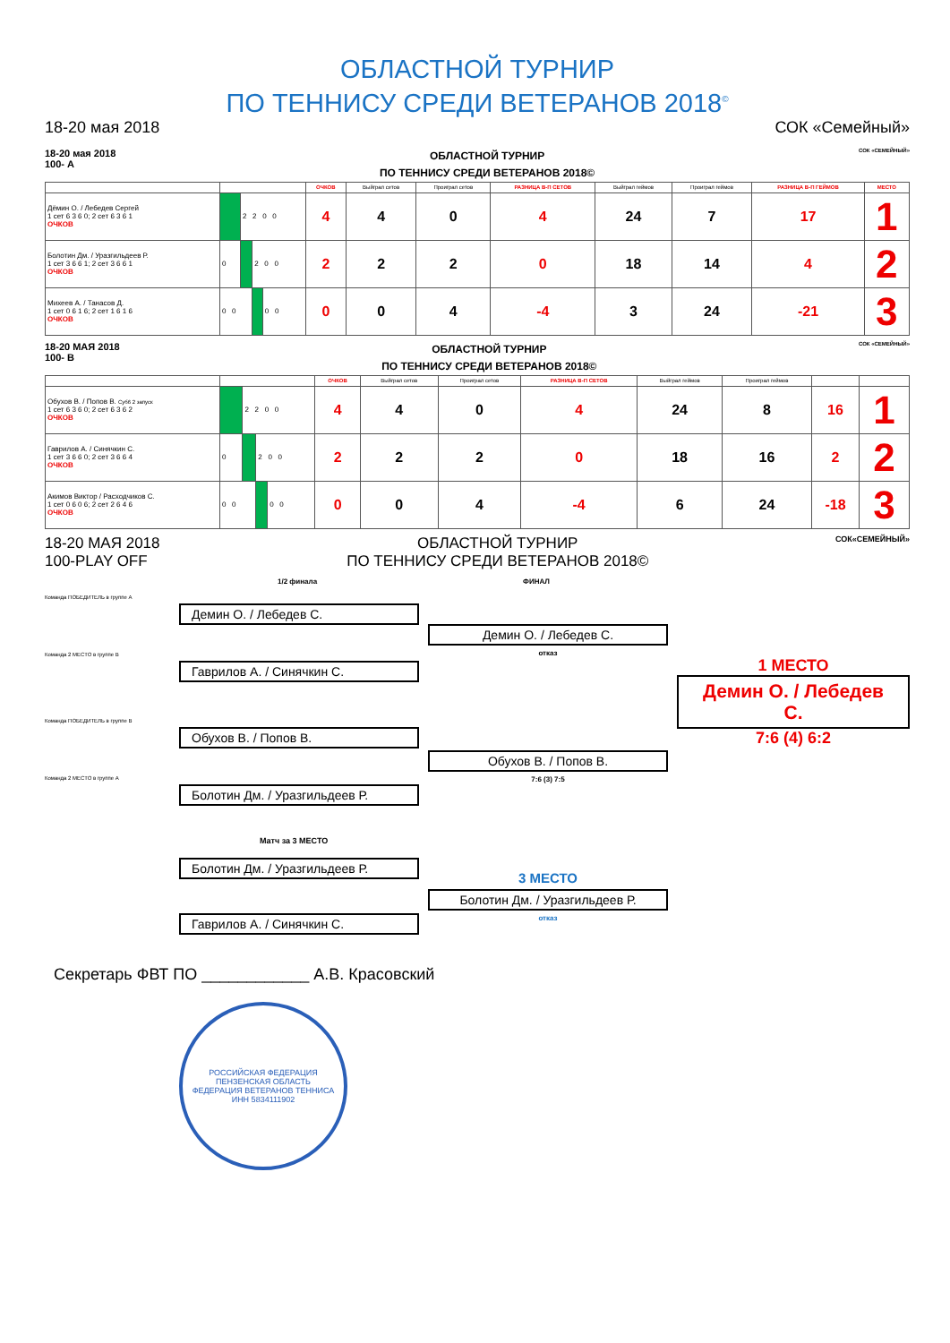ОБЛАСТНОЙ ТУРНИР
ПО ТЕННИСУ СРЕДИ ВЕТЕРАНОВ 2018<sup>©</sup>
18-20 мая 2018 СОК «Семейный»
18-20 мая 2018
100- А ОБЛАСТНОЙ ТУРНИР
ПО ТЕННИСУ СРЕДИ ВЕТЕРАНОВ 2018© СОК «СЕМЕЙНЫЙ»
| | | | | | ОЧКОВ | Выйграл сетов | Проиграл сетов | РАЗНИЦА В-П СЕТОВ | Выйграл геймов | Проиграл геймов | РАЗНИЦА В-П ГЕЙМОВ | МЕСТО |
| --- | --- | --- | --- | --- | --- | --- | --- | --- | --- | --- | --- | --- |
| Дёмин О. / Лебедев Сергей 1 сет 6 3 6 0; 2 сет 6 3 6 1 ОЧКОВ | | 2 2 0 0 | | | 4 | 4 | 0 | 4 | 24 | 7 | 17 | 1 |
| Болотин Дм. / Уразгильдеев Р. 1 сет 3 6 6 1; 2 сет 3 6 6 1 ОЧКОВ | 0 | | 2 0 0 | | 2 | 2 | 2 | 0 | 18 | 14 | 4 | 2 |
| Михеев А. / Танасов Д. 1 сет 0 6 1 6; 2 сет 1 6 1 6 ОЧКОВ | 0 0 | | | 0 0 | 0 | 0 | 4 | -4 | 3 | 24 | -21 | 3 |
18-20 МАЯ 2018
100- В ОБЛАСТНОЙ ТУРНИР
ПО ТЕННИСУ СРЕДИ ВЕТЕРАНОВ 2018© СОК «СЕМЕЙНЫЙ»
| | | | | | ОЧКОВ | Выйграл сетов | Проиграл сетов | РАЗНИЦА В-П СЕТОВ | Выйграл геймов | Проиграл геймов | | |
| --- | --- | --- | --- | --- | --- | --- | --- | --- | --- | --- | --- | --- |
| Обухов В. / Попов В. Суб6 2 запуск 1 сет 6 3 6 0; 2 сет 6 3 6 2 ОЧКОВ | | 2 2 0 0 | | | 4 | 4 | 0 | 4 | 24 | 8 | 16 | 1 |
| Гаврилов А. / Синячкин С. 1 сет 3 6 6 0; 2 сет 3 6 6 4 ОЧКОВ | 0 | | 2 0 0 | | 2 | 2 | 2 | 0 | 18 | 16 | 2 | 2 |
| Акимов Виктор / Расходчиков С. 1 сет 0 6 0 6; 2 сет 2 6 4 6 ОЧКОВ | 0 0 | | | 0 0 | 0 | 0 | 4 | -4 | 6 | 24 | -18 | 3 |
18-20 МАЯ 2018
100-PLAY OFF ОБЛАСТНОЙ ТУРНИР
ПО ТЕННИСУ СРЕДИ ВЕТЕРАНОВ 2018© СОК«СЕМЕЙНЫЙ»
1/2 финала ФИНАЛ
Команда ПОБЕДИТЕЛЬ в группе А
Демин О. / Лебедев С.
Команда 2 МЕСТО в группе В
Гаврилов А. / Синячкин С.
Команда ПОБЕДИТЕЛЬ в группе В
Обухов В. / Попов В.
Команда 2 МЕСТО в группе А
Болотин Дм. / Уразгильдеев Р.
Демин О. / Лебедев С.
отказ
Обухов В. / Попов В.
7:6 (3) 7:5
1 МЕСТО
Демин О. / Лебедев С.
7:6 (4) 6:2
Матч за 3 МЕСТО
Болотин Дм. / Уразгильдеев Р.
Гаврилов А. / Синячкин С.
3 МЕСТО
Болотин Дм. / Уразгильдеев Р.
отказ
Секретарь ФВТ ПО ____________ А.В. Красовский
РОССИЙСКАЯ ФЕДЕРАЦИЯ ПЕНЗЕНСКАЯ ОБЛАСТЬ
ФЕДЕРАЦИЯ ВЕТЕРАНОВ ТЕННИСА
ИНН 5834111902